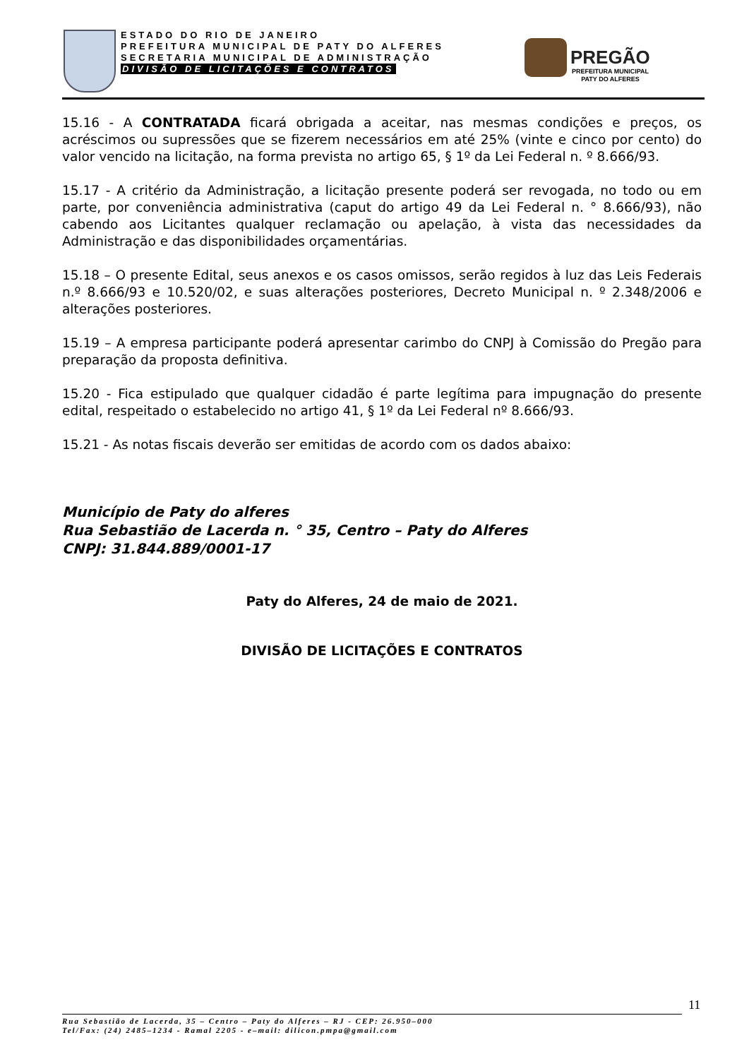ESTADO DO RIO DE JANEIRO
PREFEITURA MUNICIPAL DE PATY DO ALFERES
SECRETARIA MUNICIPAL DE ADMINISTRAÇÃO
DIVISÃO DE LICITAÇÕES E CONTRATOS
PREGÃO
PREFEITURA MUNICIPAL
PATY DO ALFERES
15.16 - A CONTRATADA ficará obrigada a aceitar, nas mesmas condições e preços, os acréscimos ou supressões que se fizerem necessários em até 25% (vinte e cinco por cento) do valor vencido na licitação, na forma prevista no artigo 65, § 1º da Lei Federal n. º 8.666/93.
15.17 - A critério da Administração, a licitação presente poderá ser revogada, no todo ou em parte, por conveniência administrativa (caput do artigo 49 da Lei Federal n. ° 8.666/93), não cabendo aos Licitantes qualquer reclamação ou apelação, à vista das necessidades da Administração e das disponibilidades orçamentárias.
15.18 – O presente Edital, seus anexos e os casos omissos, serão regidos à luz das Leis Federais n.º 8.666/93 e 10.520/02, e suas alterações posteriores, Decreto Municipal n. º 2.348/2006 e alterações posteriores.
15.19 – A empresa participante poderá apresentar carimbo do CNPJ à Comissão do Pregão para preparação da proposta definitiva.
15.20 - Fica estipulado que qualquer cidadão é parte legítima para impugnação do presente edital, respeitado o estabelecido no artigo 41, § 1º da Lei Federal nº 8.666/93.
15.21 - As notas fiscais deverão ser emitidas de acordo com os dados abaixo:
Município de Paty do alferes
Rua Sebastião de Lacerda n. ° 35, Centro – Paty do Alferes
CNPJ: 31.844.889/0001-17
Paty do Alferes, 24 de maio de 2021.
DIVISÃO DE LICITAÇÕES E CONTRATOS
11
Rua Sebastião de Lacerda, 35 – Centro – Paty do Alferes – RJ - CEP: 26.950–000
Tel/Fax: (24) 2485–1234 - Ramal 2205 - e–mail: dilicon.pmpa@gmail.com